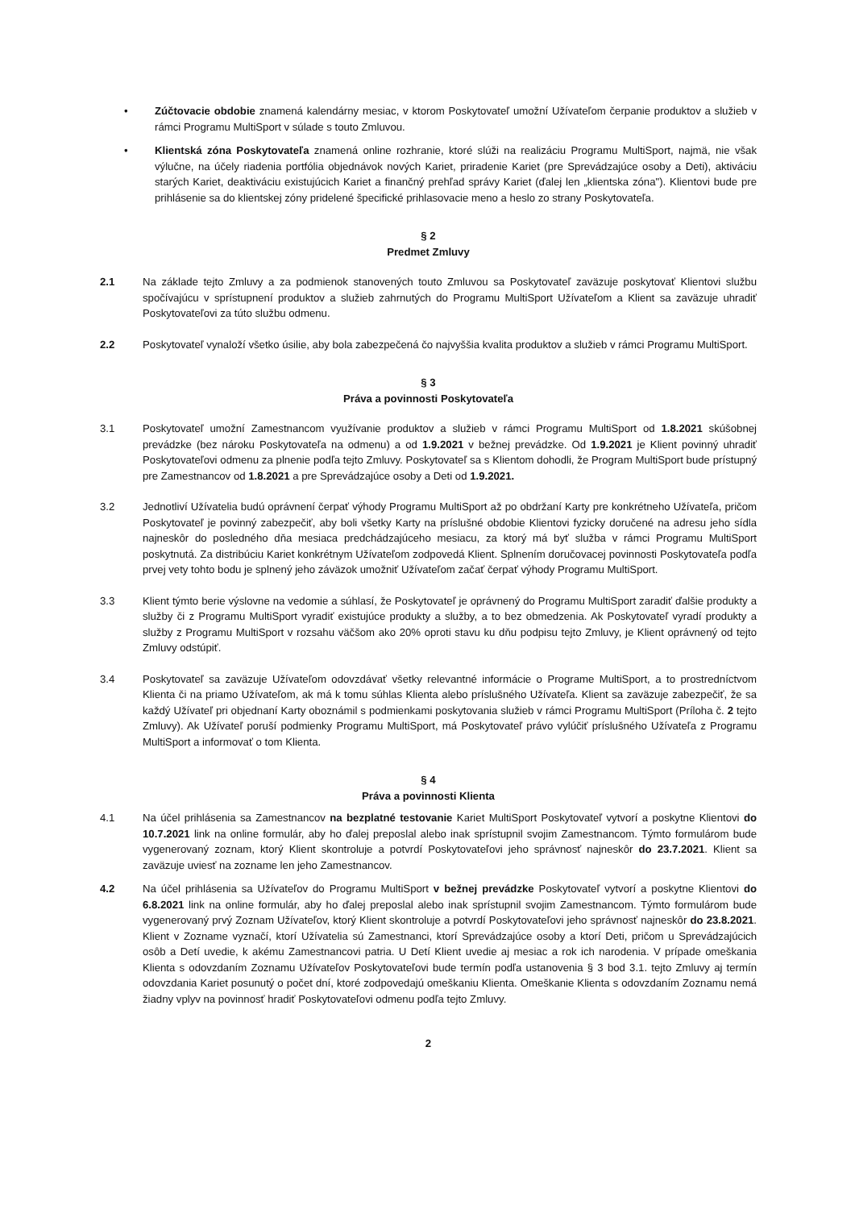• Zúčtovacie obdobie znamená kalendárny mesiac, v ktorom Poskytovateľ umožní Užívateľom čerpanie produktov a služieb v rámci Programu MultiSport v súlade s touto Zmluvou.
• Klientská zóna Poskytovateľa znamená online rozhranie, ktoré slúži na realizáciu Programu MultiSport, najmä, nie však výlučne, na účely riadenia portfólia objednávok nových Kariet, priradenie Kariet (pre Sprevádzajúce osoby a Deti), aktiváciu starých Kariet, deaktiváciu existujúcich Kariet a finančný prehľad správy Kariet (ďalej len „klientska zóna"). Klientovi bude pre prihlásenie sa do klientskej zóny pridelené špecifické prihlasovacie meno a heslo zo strany Poskytovateľa.
§ 2
Predmet Zmluvy
2.1 Na základe tejto Zmluvy a za podmienok stanovených touto Zmluvou sa Poskytovateľ zaväzuje poskytovať Klientovi službu spočívajúcu v sprístupnení produktov a služieb zahrnutých do Programu MultiSport Užívateľom a Klient sa zaväzuje uhradiť Poskytovateľovi za túto službu odmenu.
2.2 Poskytovateľ vynaloží všetko úsilie, aby bola zabezpečená čo najvyššia kvalita produktov a služieb v rámci Programu MultiSport.
§ 3
Práva a povinnosti Poskytovateľa
3.1 Poskytovateľ umožní Zamestnancom využívanie produktov a služieb v rámci Programu MultiSport od 1.8.2021 skúšobnej prevádzke (bez nároku Poskytovateľa na odmenu) a od 1.9.2021 v bežnej prevádzke. Od 1.9.2021 je Klient povinný uhradiť Poskytovateľovi odmenu za plnenie podľa tejto Zmluvy. Poskytovateľ sa s Klientom dohodli, že Program MultiSport bude prístupný pre Zamestnancov od 1.8.2021 a pre Sprevádzajúce osoby a Deti od 1.9.2021.
3.2 Jednotliví Užívatelia budú oprávnení čerpať výhody Programu MultiSport až po obdržaní Karty pre konkrétneho Užívateľa, pričom Poskytovateľ je povinný zabezpečiť, aby boli všetky Karty na príslušné obdobie Klientovi fyzicky doručené na adresu jeho sídla najneskôr do posledného dňa mesiaca predchádzajúceho mesiacu, za ktorý má byť služba v rámci Programu MultiSport poskytnutá. Za distribúciu Kariet konkrétnym Užívateľom zodpovedá Klient. Splnením doručovacej povinnosti Poskytovateľa podľa prvej vety tohto bodu je splnený jeho záväzok umožniť Užívateľom začať čerpať výhody Programu MultiSport.
3.3 Klient týmto berie výslovne na vedomie a súhlasí, že Poskytovateľ je oprávnený do Programu MultiSport zaradiť ďalšie produkty a služby či z Programu MultiSport vyradiť existujúce produkty a služby, a to bez obmedzenia. Ak Poskytovateľ vyradí produkty a služby z Programu MultiSport v rozsahu väčšom ako 20% oproti stavu ku dňu podpisu tejto Zmluvy, je Klient oprávnený od tejto Zmluvy odstúpiť.
3.4 Poskytovateľ sa zaväzuje Užívateľom odovzdávať všetky relevantné informácie o Programe MultiSport, a to prostredníctvom Klienta či na priamo Užívateľom, ak má k tomu súhlas Klienta alebo príslušného Užívateľa. Klient sa zaväzuje zabezpečiť, že sa každý Užívateľ pri objednaní Karty oboznámil s podmienkami poskytovania služieb v rámci Programu MultiSport (Príloha č. 2 tejto Zmluvy). Ak Užívateľ poruší podmienky Programu MultiSport, má Poskytovateľ právo vylúčiť príslušného Užívateľa z Programu MultiSport a informovať o tom Klienta.
§ 4
Práva a povinnosti Klienta
4.1 Na účel prihlásenia sa Zamestnancov na bezplatné testovanie Kariet MultiSport Poskytovateľ vytvorí a poskytne Klientovi do 10.7.2021 link na online formulár, aby ho ďalej preposlal alebo inak sprístupnil svojim Zamestnancom. Týmto formulárom bude vygenerovaný zoznam, ktorý Klient skontroluje a potvrdí Poskytovateľovi jeho správnosť najneskôr do 23.7.2021. Klient sa zaväzuje uviesť na zozname len jeho Zamestnancov.
4.2 Na účel prihlásenia sa Užívateľov do Programu MultiSport v bežnej prevádzke Poskytovateľ vytvorí a poskytne Klientovi do 6.8.2021 link na online formulár, aby ho ďalej preposlal alebo inak sprístupnil svojim Zamestnancom. Týmto formulárom bude vygenerovaný prvý Zoznam Užívateľov, ktorý Klient skontroluje a potvrdí Poskytovateľovi jeho správnosť najneskôr do 23.8.2021. Klient v Zozname vyznačí, ktorí Užívatelia sú Zamestnanci, ktorí Sprevádzajúce osoby a ktorí Deti, pričom u Sprevádzajúcich osôb a Detí uvedie, k akému Zamestnancovi patria. U Detí Klient uvedie aj mesiac a rok ich narodenia. V prípade omeškania Klienta s odovzdaním Zoznamu Užívateľov Poskytovateľovi bude termín podľa ustanovenia § 3 bod 3.1. tejto Zmluvy aj termín odovzdania Kariet posunutý o počet dní, ktoré zodpovedajú omeškaniu Klienta. Omeškanie Klienta s odovzdaním Zoznamu nemá žiadny vplyv na povinnosť hradiť Poskytovateľovi odmenu podľa tejto Zmluvy.
2